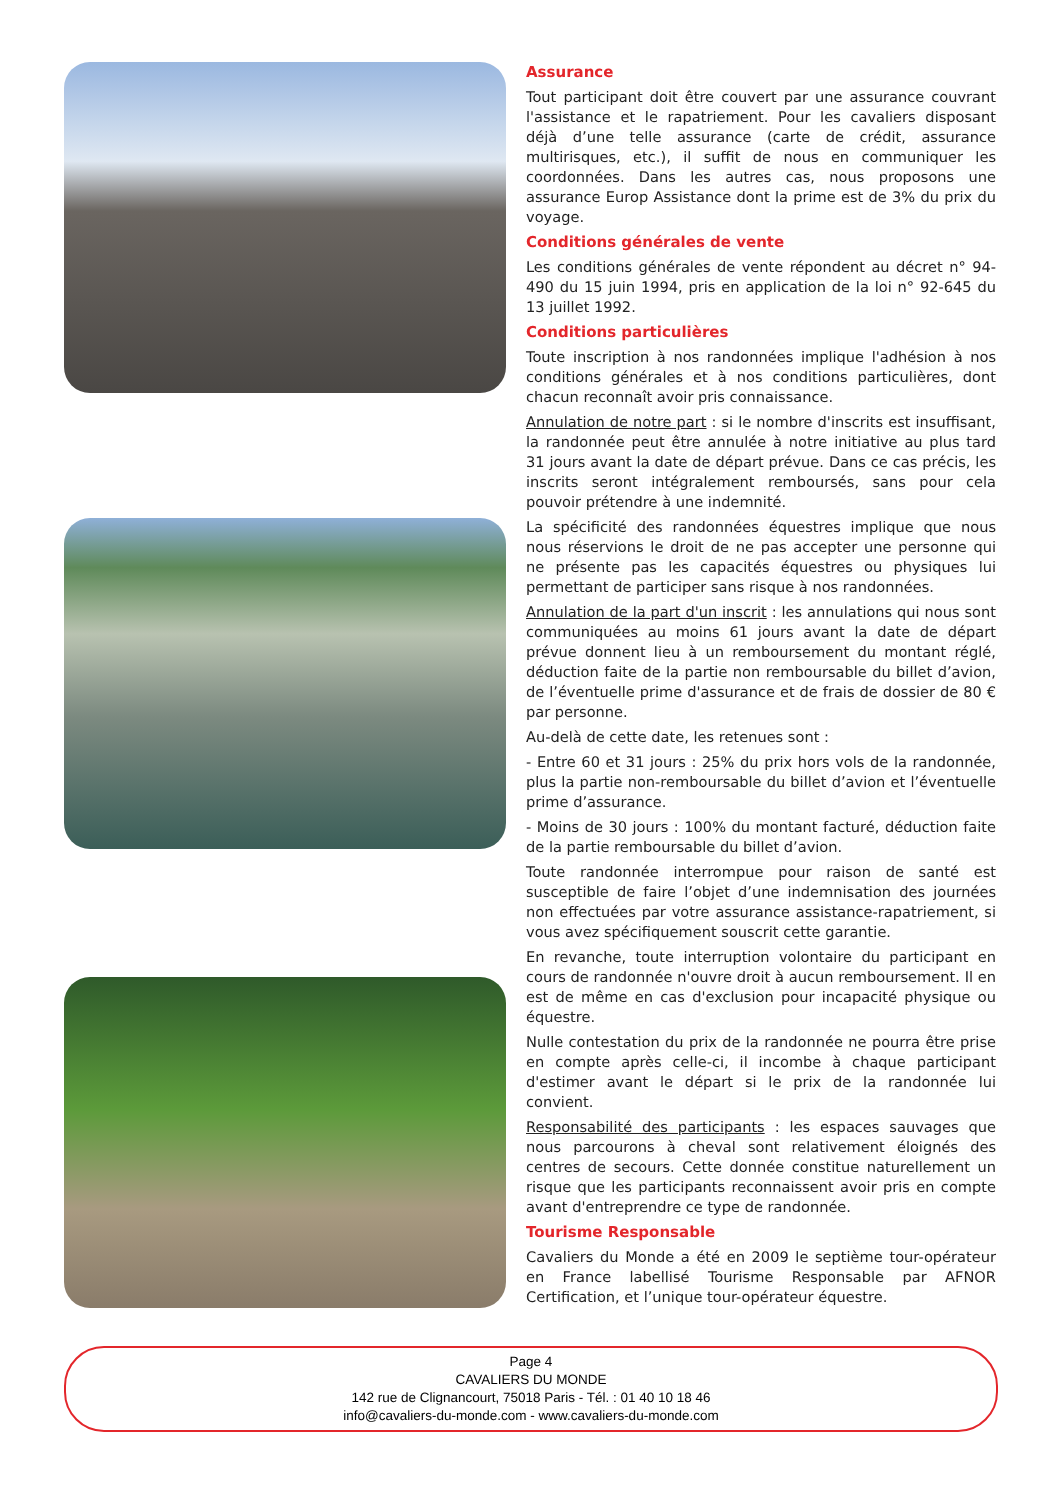Assurance
Tout participant doit être couvert par une assurance couvrant l'assistance et le rapatriement. Pour les cavaliers disposant déjà d’une telle assurance (carte de crédit, assurance multirisques, etc.), il suffit de nous en communiquer les coordonnées. Dans les autres cas, nous proposons une assurance Europ Assistance dont la prime est de 3% du prix du voyage.
Conditions générales de vente
Les conditions générales de vente répondent au décret n° 94-490 du 15 juin 1994, pris en application de la loi n° 92-645 du 13 juillet 1992.
Conditions particulières
Toute inscription à nos randonnées implique l'adhésion à nos conditions générales et à nos conditions particulières, dont chacun reconnaît avoir pris connaissance.
Annulation de notre part : si le nombre d'inscrits est insuffisant, la randonnée peut être annulée à notre initiative au plus tard 31 jours avant la date de départ prévue. Dans ce cas précis, les inscrits seront intégralement remboursés, sans pour cela pouvoir prétendre à une indemnité.
La spécificité des randonnées équestres implique que nous nous réservions le droit de ne pas accepter une personne qui ne présente pas les capacités équestres ou physiques lui permettant de participer sans risque à nos randonnées.
Annulation de la part d'un inscrit : les annulations qui nous sont communiquées au moins 61 jours avant la date de départ prévue donnent lieu à un remboursement du montant réglé, déduction faite de la partie non remboursable du billet d’avion, de l’éventuelle prime d'assurance et de frais de dossier de 80 € par personne.
Au-delà de cette date, les retenues sont :
- Entre 60 et 31 jours : 25% du prix hors vols de la randonnée, plus la partie non-remboursable du billet d’avion et l’éventuelle prime d’assurance.
- Moins de 30 jours : 100% du montant facturé, déduction faite de la partie remboursable du billet d’avion.
Toute randonnée interrompue pour raison de santé est susceptible de faire l’objet d’une indemnisation des journées non effectuées par votre assurance assistance-rapatriement, si vous avez spécifiquement souscrit cette garantie.
En revanche, toute interruption volontaire du participant en cours de randonnée n'ouvre droit à aucun remboursement. Il en est de même en cas d'exclusion pour incapacité physique ou équestre.
Nulle contestation du prix de la randonnée ne pourra être prise en compte après celle-ci, il incombe à chaque participant d'estimer avant le départ si le prix de la randonnée lui convient.
Responsabilité des participants : les espaces sauvages que nous parcourons à cheval sont relativement éloignés des centres de secours. Cette donnée constitue naturellement un risque que les participants reconnaissent avoir pris en compte avant d'entreprendre ce type de randonnée.
Tourisme Responsable
Cavaliers du Monde a été en 2009 le septième tour-opérateur en France labellisé Tourisme Responsable par AFNOR Certification, et l’unique tour-opérateur équestre.
Page 4
CAVALIERS DU MONDE
142 rue de Clignancourt, 75018 Paris - Tél. : 01 40 10 18 46
info@cavaliers-du-monde.com - www.cavaliers-du-monde.com